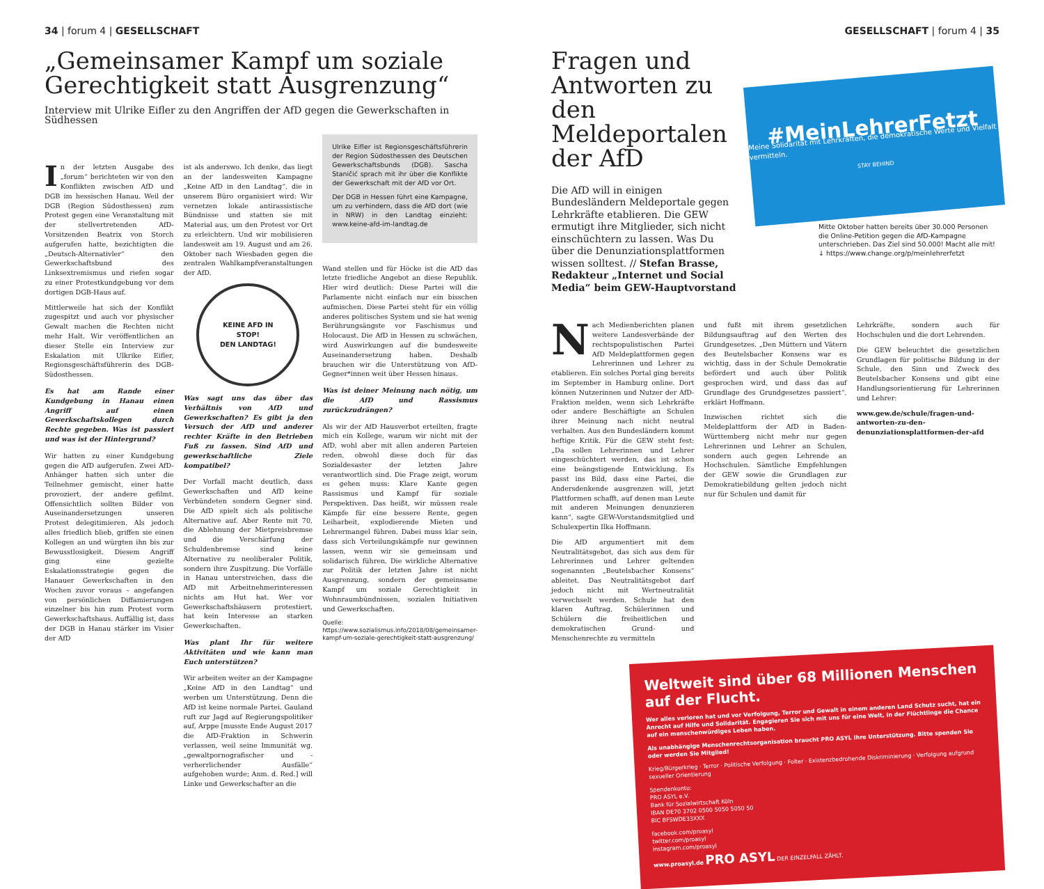34 | forum 4 | GESELLSCHAFT
„Gemeinsamer Kampf um soziale Gerechtigkeit statt Ausgrenzung“
Interview mit Ulrike Eifler zu den Angriffen der AfD gegen die Gewerkschaften in Südhessen
In der letzten Ausgabe des „forum“ berichteten wir von den Konflikten zwischen AfD und DGB im hessischen Hanau. Weil der DGB (Region Südosthessen) zum Protest gegen eine Veranstaltung mit der stellvertretenden AfD-Vorsitzenden Beatrix von Storch aufgerufen hatte, bezichtigten die „Deutsch-Alternativler“ den Gewerkschaftsbund des Linksextremismus und riefen sogar zu einer Protestkundgebung vor dem dortigen DGB-Haus auf.
Mittlerweile hat sich der Konflikt zugespitzt und auch vor physischer Gewalt machen die Rechten nicht mehr Halt. Wir veröffentlichen an dieser Stelle ein Interview zur Eskalation mit Ulkrike Eifler, Regionsgeschäftsführerin des DGB-Südosthessen.
Es hat am Rande einer Kundgebung in Hanau einen Angriff auf einen Gewerkschaftskollegen durch Rechte gegeben. Was ist passiert und was ist der Hintergrund?
Wir hatten zu einer Kundgebung gegen die AfD aufgerufen. Zwei AfD-Anhänger hatten sich unter die Teilnehmer gemischt, einer hatte provoziert, der andere gefilmt. Offensichtlich sollten Bilder von Auseinandersetzungen unseren Protest delegitimieren. Als jedoch alles friedlich blieb, griffen sie einen Kollegen an und würgten ihn bis zur Bewusstlosigkeit. Diesem Angriff ging eine gezielte Eskalationsstrategie gegen die Hanauer Gewerkschaften in den Wochen zuvor voraus – angefangen von persönlichen Diffamierungen einzelner bis hin zum Protest vorm Gewerkschaftshaus. Auffällig ist, dass der DGB in Hanau stärker im Visier der AfD
ist als anderswo. Ich denke, das liegt an der landesweiten Kampagne „Keine AfD in den Landtag“, die in unserem Büro organisiert wird: Wir vernetzen lokale antirassistische Bündnisse und statten sie mit Material aus, um den Protest vor Ort zu erleichtern. Und wir mobilisieren landesweit am 19. August und am 26. Oktober nach Wiesbaden gegen die zentralen Wahlkampfveranstaltungen der AfD.
KEINE AFD IN
STOP!
DEN LANDTAG!
Was sagt uns das über das Verhältnis von AfD und Gewerkschaften? Es gibt ja den Versuch der AfD und anderer rechter Kräfte in den Betrieben Fuß zu fassen. Sind AfD und gewerkschaftliche Ziele kompatibel?
Der Vorfall macht deutlich, dass Gewerkschaften und AfD keine Verbündeten sondern Gegner sind. Die AfD spielt sich als politische Alternative auf. Aber Rente mit 70, die Ablehnung der Mietpreisbremse und die Verschärfung der Schuldenbremse sind keine Alternative zu neoliberaler Politik, sondern ihre Zuspitzung. Die Vorfälle in Hanau unterstreichen, dass die AfD mit Arbeitnehmerinteressen nichts am Hut hat. Wer vor Gewerkschaftshäusern protestiert, hat kein Interesse an starken Gewerkschaften.
Was plant Ihr für weitere Aktivitäten und wie kann man Euch unterstützen?
Wir arbeiten weiter an der Kampagne „Keine AfD in den Landtag“ und werben um Unterstützung. Denn die AfD ist keine normale Partei. Gauland ruft zur Jagd auf Regierungspolitiker auf, Arppe [musste Ende August 2017 die AfD-Fraktion in Schwerin verlassen, weil seine Immunität wg. „gewaltpornografischer und -verherrlichender Ausfälle“ aufgehoben wurde; Anm. d. Red.] will Linke und Gewerkschafter an die
Ulrike Eifler ist Regionsgeschäftsführerin der Region Südosthessen des Deutschen Gewerkschaftsbunds (DGB). Sascha Staničić sprach mit ihr über die Konflikte der Gewerkschaft mit der AfD vor Ort.
Der DGB in Hessen führt eine Kampagne, um zu verhindern, dass die AfD dort (wie in NRW) in den Landtag einzieht: www.keine-afd-im-landtag.de
Wand stellen und für Höcke ist die AfD das letzte friedliche Angebot an diese Republik. Hier wird deutlich: Diese Partei will die Parlamente nicht einfach nur ein bisschen aufmischen. Diese Partei steht für ein völlig anderes politisches System und sie hat wenig Berührungsängste vor Faschismus und Holocaust. Die AfD in Hessen zu schwächen, wird Auswirkungen auf die bundesweite Auseinandersetzung haben. Deshalb brauchen wir die Unterstützung von AfD-Gegner*innen weit über Hessen hinaus.
Was ist deiner Meinung nach nötig, um die AfD und Rassismus zurückzudrängen?
Als wir der AfD Hausverbot erteilten, fragte mich ein Kollege, warum wir nicht mit der AfD, wohl aber mit allen anderen Parteien reden, obwohl diese doch für das Sozialdesaster der letzten Jahre verantwortlich sind. Die Frage zeigt, worum es gehen muss: Klare Kante gegen Rassismus und Kampf für soziale Perspektiven. Das heißt, wir müssen reale Kämpfe für eine bessere Rente, gegen Leiharbeit, explodierende Mieten und Lehrermangel führen. Dabei muss klar sein, dass sich Verteilungskämpfe nur gewinnen lassen, wenn wir sie gemeinsam und solidarisch führen. Die wirkliche Alternative zur Politik der letzten Jahre ist nicht Ausgrenzung, sondern der gemeinsame Kampf um soziale Gerechtigkeit in Wohnraumbündnissen, sozialen Initiativen und Gewerkschaften.
Quelle: https://www.sozialismus.info/2018/08/gemeinsamer-kampf-um-soziale-gerechtigkeit-statt-ausgrenzung/
GESELLSCHAFT | forum 4 | 35
Fragen und Antworten zu den Meldeportalen der AfD
Die AfD will in einigen Bundesländern Meldeportale gegen Lehrkräfte etablieren. Die GEW ermutigt ihre Mitglieder, sich nicht einschüchtern zu lassen. Was Du über die Denunziationsplattformen wissen solltest. // Stefan Brasse, Redakteur „Internet und Social Media“ beim GEW-Hauptvorstand
#MeinLehrerFetzt
Meine Solidarität mit Lehrkräften, die demokratische Werte und Vielfalt vermitteln.
STAY BEHIND
Mitte Oktober hatten bereits über 30.000 Personen die Online-Petition gegen die AfD-Kampagne unterschrieben. Das Ziel sind 50.000! Macht alle mit! ↓ https://www.change.org/p/meinlehrerfetzt
Nach Medienberichten planen weitere Landesverbände der rechtspopulistischen Partei AfD Meldeplattformen gegen Lehrerinnen und Lehrer zu etablieren. Ein solches Portal ging bereits im September in Hamburg online. Dort können Nutzerinnen und Nutzer der AfD-Fraktion melden, wenn sich Lehrkräfte oder andere Beschäftigte an Schulen ihrer Meinung nach nicht neutral verhalten. Aus den Bundesländern kommt heftige Kritik. Für die GEW steht fest: „Da sollen Lehrerinnen und Lehrer eingeschüchtert werden, das ist schon eine beängstigende Entwicklung. Es passt ins Bild, dass eine Partei, die Andersdenkende ausgrenzen will, jetzt Plattformen schafft, auf denen man Leute mit anderen Meinungen denunzieren kann“, sagte GEW-Vorstandsmitglied und Schulexpertin Ilka Hoffmann.
Die AfD argumentiert mit dem Neutralitätsgebot, das sich aus dem für Lehrerinnen und Lehrer geltenden sogenannten „Beutelsbacher Konsens“ ableitet. Das Neutralitätsgebot darf jedoch nicht mit Wertneutralität verwechselt werden. Schule hat den klaren Auftrag, Schülerinnen und Schülern die freiheitlichen und demokratischen Grund- und Menschenrechte zu vermitteln
und fußt mit ihrem gesetzlichen Bildungsauftrag auf den Werten des Grundgesetzes. „Den Müttern und Vätern des Beutelsbacher Konsens war es wichtig, dass in der Schule Demokratie befördert und auch über Politik gesprochen wird, und dass das auf Grundlage des Grundgesetzes passiert“, erklärt Hoffmann.
Inzwischen richtet sich die Meldeplattform der AfD in Baden-Württemberg nicht mehr nur gegen Lehrerinnen und Lehrer an Schulen, sondern auch gegen Lehrende an Hochschulen. Sämtliche Empfehlungen der GEW sowie die Grundlagen zur Demokratiebildung gelten jedoch nicht nur für Schulen und damit für
Lehrkräfte, sondern auch für Hochschulen und die dort Lehrenden.
Die GEW beleuchtet die gesetzlichen Grundlagen für politische Bildung in der Schule, den Sinn und Zweck des Beutelsbacher Konsens und gibt eine Handlungsorientierung für Lehrerinnen und Lehrer:
www.gew.de/schule/fragen-und-antworten-zu-den-denunziationsplattformen-der-afd
Weltweit sind über 68 Millionen Menschen auf der Flucht.
Wer alles verloren hat und vor Verfolgung, Terror und Gewalt in einem anderen Land Schutz sucht, hat ein Anrecht auf Hilfe und Solidarität. Engagieren Sie sich mit uns für eine Welt, in der Flüchtlinge die Chance auf ein menschenwürdiges Leben haben.
Als unabhängige Menschenrechtsorganisation braucht PRO ASYL Ihre Unterstützung. Bitte spenden Sie oder werden Sie Mitglied!
Krieg/Bürgerkrieg · Terror · Politische Verfolgung · Folter · Existenzbedrohende Diskriminierung · Verfolgung aufgrund sexueller Orientierung
Spendenkonto:
PRO ASYL e.V.
Bank für Sozialwirtschaft Köln
IBAN DE70 3702 0500 5050 5050 50
BIC BFSWDE33XXX
facebook.com/proasyl
twitter.com/proasyl
instagram.com/proasyl
www.proasyl.de PRO ASYL DER EINZELFALL ZÄHLT.